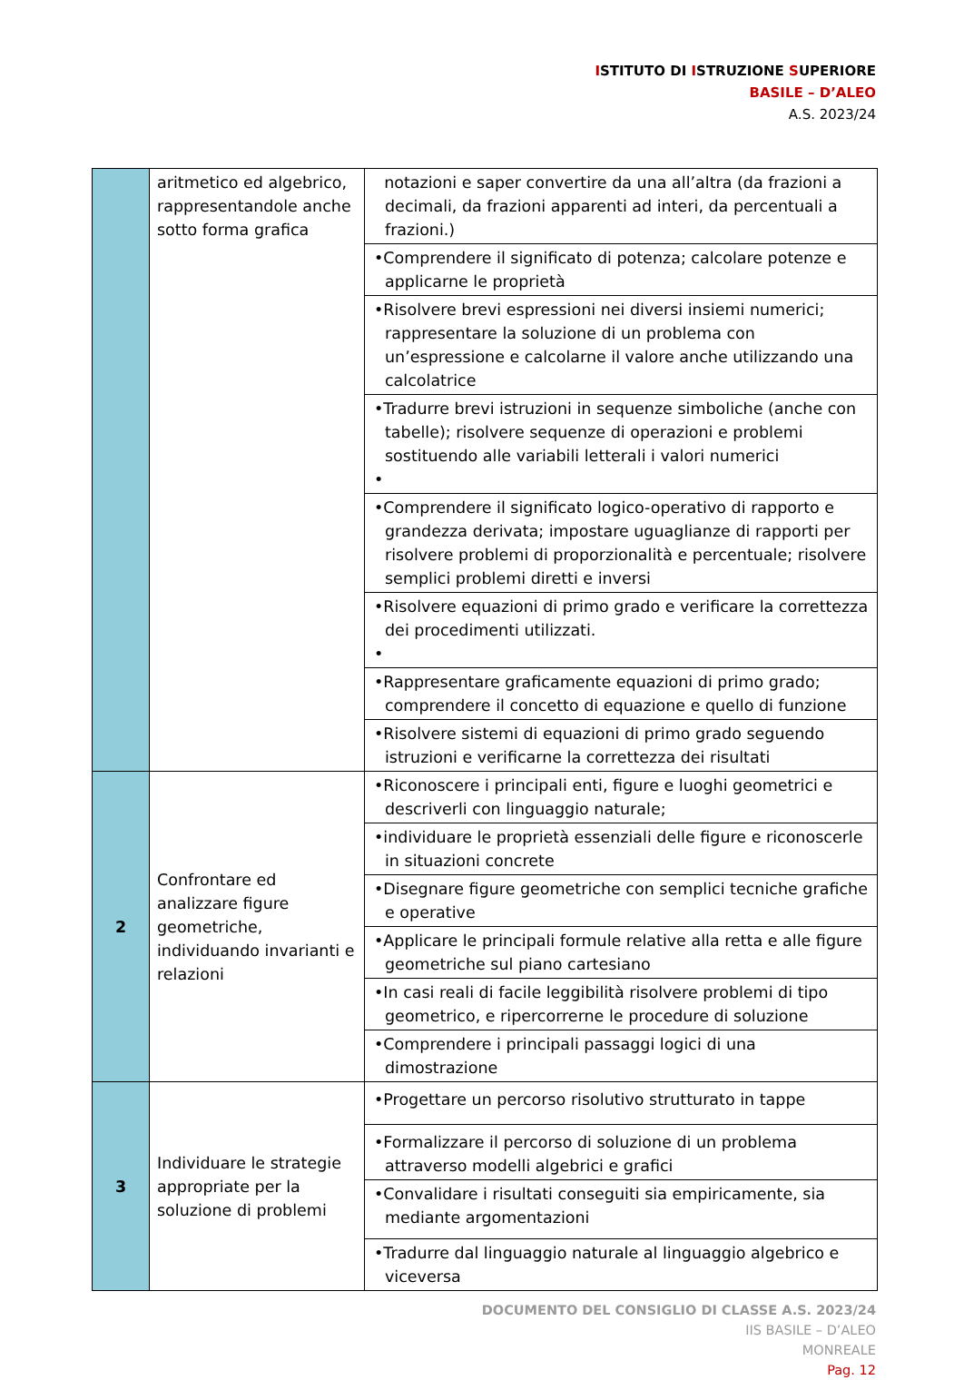ISTITUTO DI ISTRUZIONE SUPERIORE
BASILE – D’ALEO
A.S. 2023/24
| | aritmetico ed algebrico, rappresentandole anche sotto forma grafica | notazioni e saper convertire da una all’altra (da frazioni a decimali, da frazioni apparenti ad interi, da percentuali a frazioni.) |
| | | •Comprendere il significato di potenza; calcolare potenze e applicarne le proprietà |
| | | •Risolvere brevi espressioni nei diversi insiemi numerici; rappresentare la soluzione di un problema con un’espressione e calcolarne il valore anche utilizzando una calcolatrice |
| | | •Tradurre brevi istruzioni in sequenze simboliche (anche con tabelle); risolvere sequenze di operazioni e problemi sostituendo alle variabili letterali i valori numerici • |
| | | •Comprendere il significato logico-operativo di rapporto e grandezza derivata; impostare uguaglianze di rapporti per risolvere problemi di proporzionalità e percentuale; risolvere semplici problemi diretti e inversi |
| | | •Risolvere equazioni di primo grado e verificare la correttezza dei procedimenti utilizzati. • |
| | | •Rappresentare graficamente equazioni di primo grado; comprendere il concetto di equazione e quello di funzione |
| | | •Risolvere sistemi di equazioni di primo grado seguendo istruzioni e verificarne la correttezza dei risultati |
| 2 | Confrontare ed analizzare figure geometriche, individuando invarianti e relazioni | •Riconoscere i principali enti, figure e luoghi geometrici e descriverli con linguaggio naturale; |
| | | •individuare le proprietà essenziali delle figure e riconoscerle in situazioni concrete |
| | | •Disegnare figure geometriche con semplici tecniche grafiche e operative |
| | | •Applicare le principali formule relative alla retta e alle figure geometriche sul piano cartesiano |
| | | •In casi reali di facile leggibilità risolvere problemi di tipo geometrico, e ripercorrerne le procedure di soluzione |
| | | •Comprendere i principali passaggi logici di una dimostrazione |
| 3 | Individuare le strategie appropriate per la soluzione di problemi | •Progettare un percorso risolutivo strutturato in tappe |
| | | •Formalizzare il percorso di soluzione di un problema attraverso modelli algebrici e grafici |
| | | •Convalidare i risultati conseguiti sia empiricamente, sia mediante argomentazioni |
| | | •Tradurre dal linguaggio naturale al linguaggio algebrico e viceversa |
DOCUMENTO DEL CONSIGLIO DI CLASSE A.S. 2023/24
IIS BASILE – D’ALEO
MONREALE
Pag. 12